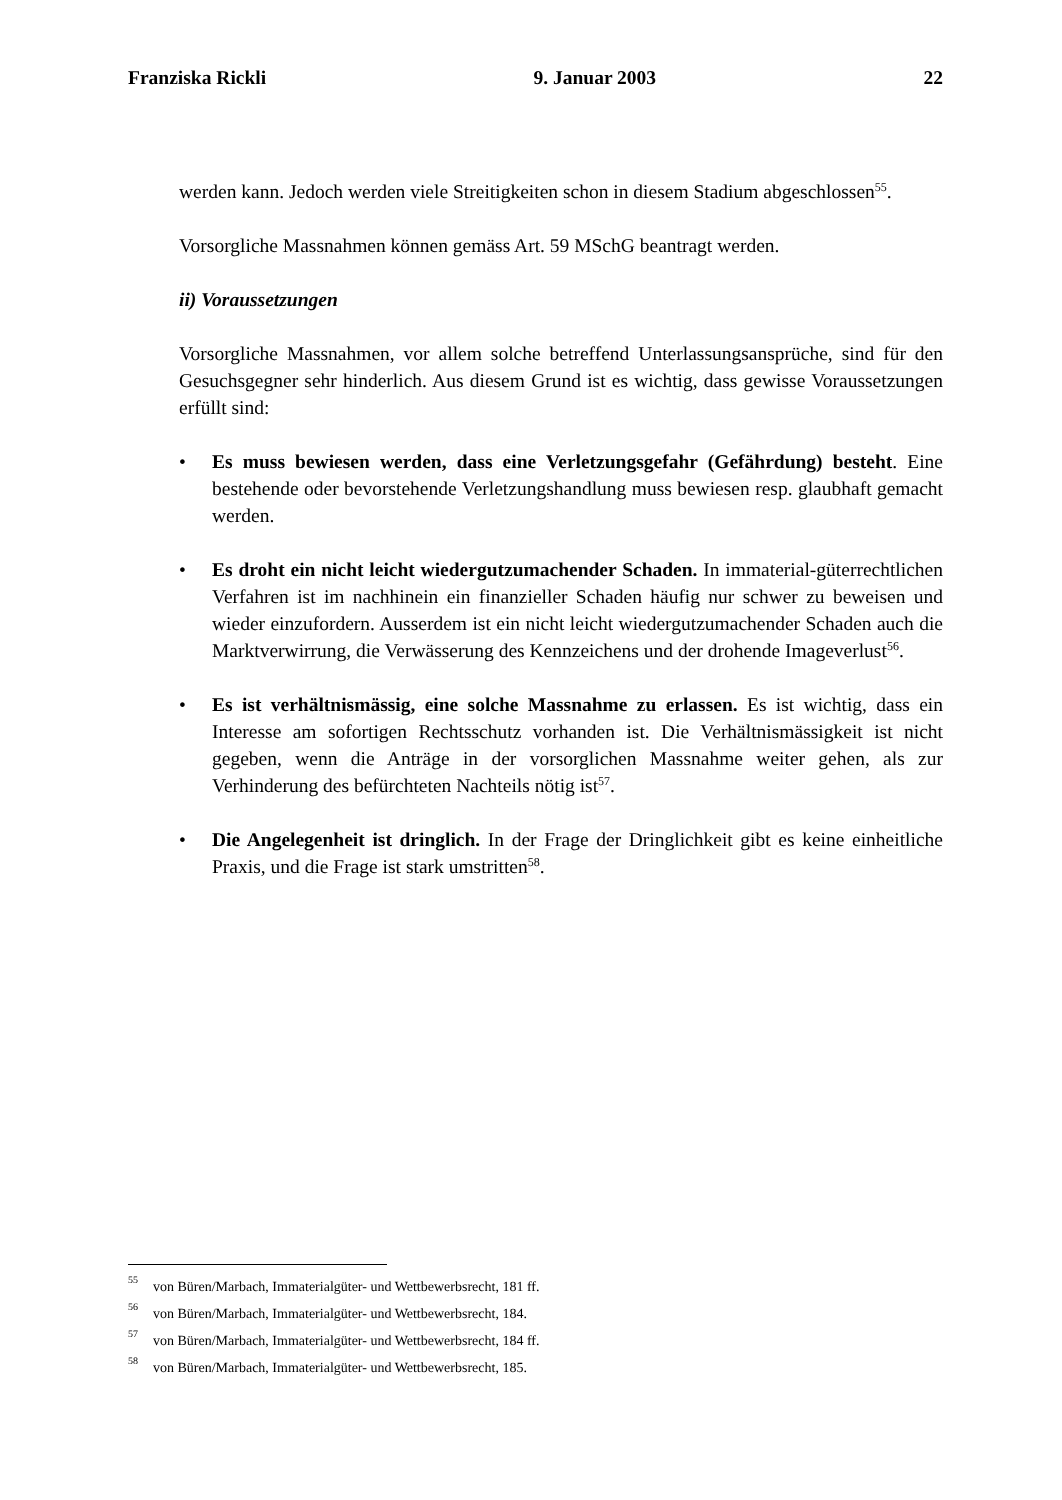Franziska Rickli 9. Januar 2003 22
werden kann. Jedoch werden viele Streitigkeiten schon in diesem Stadium abgeschlossen<sup>55</sup>.
Vorsorgliche Massnahmen können gemäss Art. 59 MSchG beantragt werden.
ii) Voraussetzungen
Vorsorgliche Massnahmen, vor allem solche betreffend Unterlassungsansprüche, sind für den Gesuchsgegner sehr hinderlich. Aus diesem Grund ist es wichtig, dass gewisse Voraussetzungen erfüllt sind:
• Es muss bewiesen werden, dass eine Verletzungsgefahr (Gefährdung) besteht. Eine bestehende oder bevorstehende Verletzungshandlung muss bewiesen resp. glaubhaft gemacht werden.
• Es droht ein nicht leicht wiedergutzumachender Schaden. In immaterial-güterrechtlichen Verfahren ist im nachhinein ein finanzieller Schaden häufig nur schwer zu beweisen und wieder einzufordern. Ausserdem ist ein nicht leicht wiedergutzumachender Schaden auch die Marktverwirrung, die Verwässerung des Kennzeichens und der drohende Imageverlust<sup>56</sup>.
• Es ist verhältnismässig, eine solche Massnahme zu erlassen. Es ist wichtig, dass ein Interesse am sofortigen Rechtsschutz vorhanden ist. Die Verhältnismässigkeit ist nicht gegeben, wenn die Anträge in der vorsorglichen Massnahme weiter gehen, als zur Verhinderung des befürchteten Nachteils nötig ist<sup>57</sup>.
• Die Angelegenheit ist dringlich. In der Frage der Dringlichkeit gibt es keine einheitliche Praxis, und die Frage ist stark umstritten<sup>58</sup>.
<sup>55</sup> von Büren/Marbach, Immaterialgüter- und Wettbewerbsrecht, 181 ff.
<sup>56</sup> von Büren/Marbach, Immaterialgüter- und Wettbewerbsrecht, 184.
<sup>57</sup> von Büren/Marbach, Immaterialgüter- und Wettbewerbsrecht, 184 ff.
<sup>58</sup> von Büren/Marbach, Immaterialgüter- und Wettbewerbsrecht, 185.